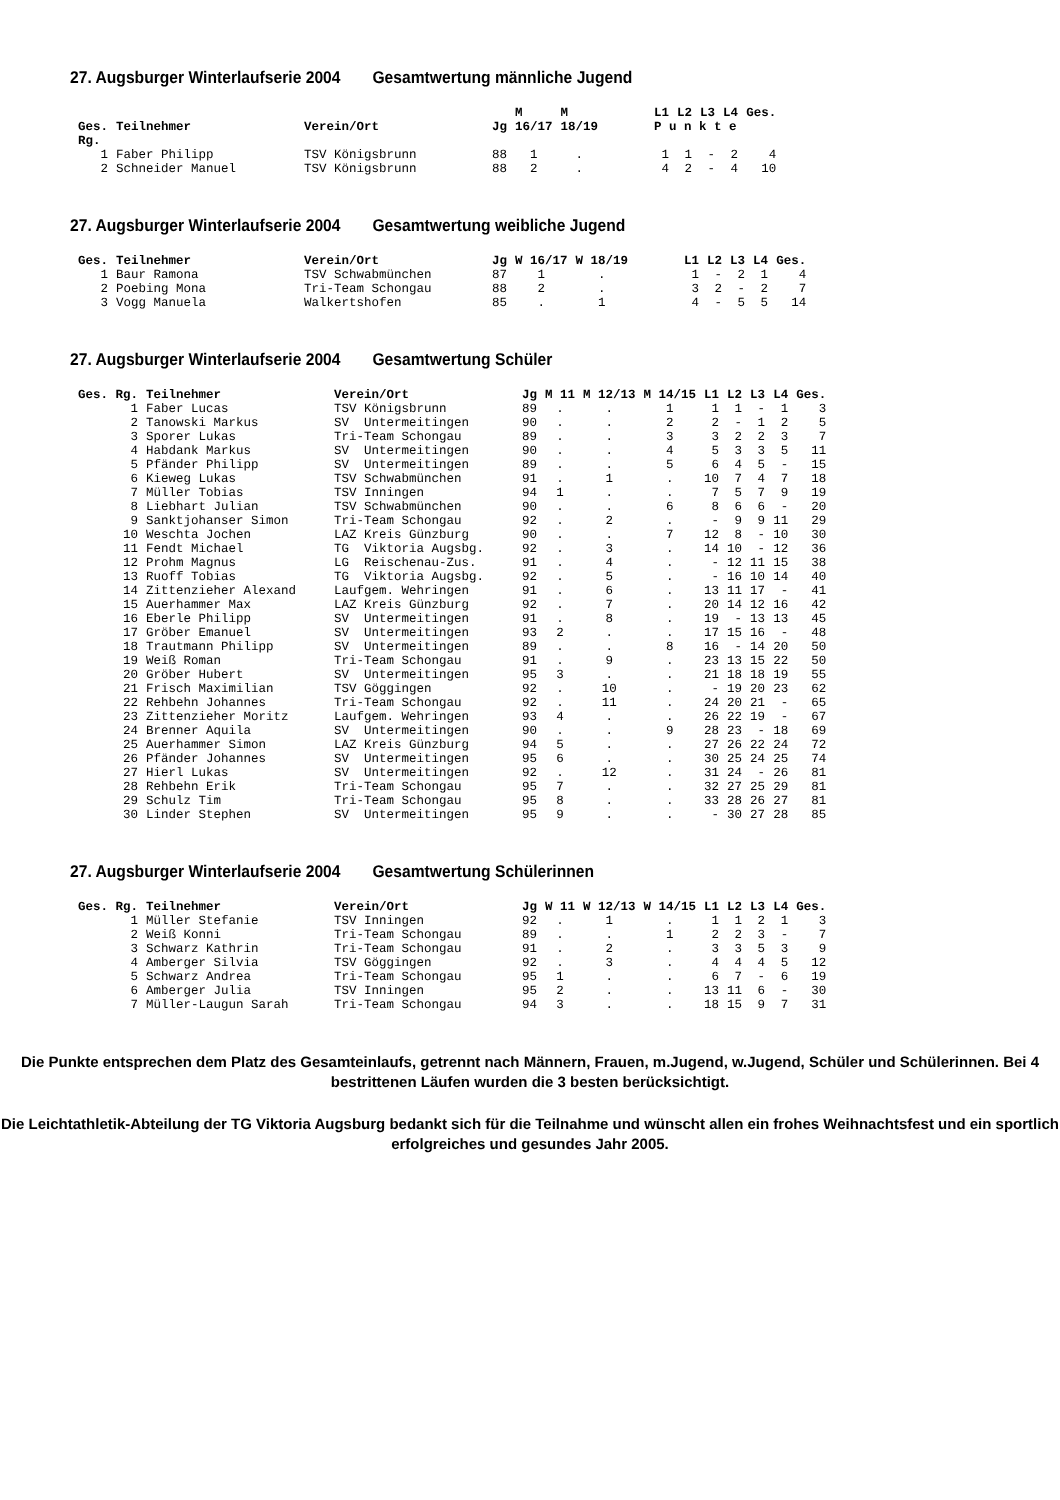27. Augsburger Winterlaufserie 2004 Gesamtwertung männliche Jugend
| | | | | M | M | | L1 | L2 | L3 | L4 | Ges. |
| --- | --- | --- | --- | --- | --- | --- | --- | --- | --- | --- | --- |
| Ges. | Teilnehmer | Verein/Ort | Jg | 16/17 | 18/19 | | P u n k t e | | | | |
| Rg. | | | | | | | | | | | |
| 1 | Faber Philipp | TSV Königsbrunn | 88 | 1 | . | | 1 | 1 | - | 2 | 4 |
| 2 | Schneider Manuel | TSV Königsbrunn | 88 | 2 | . | | 4 | 2 | - | 4 | 10 |
27. Augsburger Winterlaufserie 2004 Gesamtwertung weibliche Jugend
| Ges. | Teilnehmer | Verein/Ort | Jg | W 16/17 | W 18/19 | | L1 | L2 | L3 | L4 | Ges. |
| --- | --- | --- | --- | --- | --- | --- | --- | --- | --- | --- | --- |
| 1 | Baur Ramona | TSV Schwabmünchen | 87 | 1 | . | | 1 | - | 2 | 1 | 4 |
| 2 | Poebing Mona | Tri-Team Schongau | 88 | 2 | . | | 3 | 2 | - | 2 | 7 |
| 3 | Vogg Manuela | Walkertshofen | 85 | . | 1 | | 4 | - | 5 | 5 | 14 |
27. Augsburger Winterlaufserie 2004 Gesamtwertung Schüler
| Ges. Rg. | Teilnehmer | Verein/Ort | Jg | M 11 | M 12/13 | M 14/15 | L1 | L2 | L3 | L4 | Ges. |
| --- | --- | --- | --- | --- | --- | --- | --- | --- | --- | --- | --- |
| 1 | Faber Lucas | TSV Königsbrunn | 89 | . | . | 1 | 1 | 1 | - | 1 | 3 |
| 2 | Tanowski Markus | SV Untermeitingen | 90 | . | . | 2 | 2 | - | 1 | 2 | 5 |
| 3 | Sporer Lukas | Tri-Team Schongau | 89 | . | . | 3 | 3 | 2 | 2 | 3 | 7 |
| 4 | Habdank Markus | SV Untermeitingen | 90 | . | . | 4 | 5 | 3 | 3 | 5 | 11 |
| 5 | Pfänder Philipp | SV Untermeitingen | 89 | . | . | 5 | 6 | 4 | 5 | - | 15 |
| 6 | Kieweg Lukas | TSV Schwabmünchen | 91 | . | 1 | . | 10 | 7 | 4 | 7 | 18 |
| 7 | Müller Tobias | TSV Inningen | 94 | 1 | . | . | 7 | 5 | 7 | 9 | 19 |
| 8 | Liebhart Julian | TSV Schwabmünchen | 90 | . | . | 6 | 8 | 6 | 6 | - | 20 |
| 9 | Sanktjohanser Simon | Tri-Team Schongau | 92 | . | 2 | . | - | 9 | 9 | 11 | 29 |
| 10 | Weschta Jochen | LAZ Kreis Günzburg | 90 | . | . | 7 | 12 | 8 | - | 10 | 30 |
| 11 | Fendt Michael | TG Viktoria Augsbg. | 92 | . | 3 | . | 14 | 10 | - | 12 | 36 |
| 12 | Prohm Magnus | LG Reischenau-Zus. | 91 | . | 4 | . | - | 12 | 11 | 15 | 38 |
| 13 | Ruoff Tobias | TG Viktoria Augsbg. | 92 | . | 5 | . | - | 16 | 10 | 14 | 40 |
| 14 | Zittenzieher Alexand | Laufgem. Wehringen | 91 | . | 6 | . | 13 | 11 | 17 | - | 41 |
| 15 | Auerhammer Max | LAZ Kreis Günzburg | 92 | . | 7 | . | 20 | 14 | 12 | 16 | 42 |
| 16 | Eberle Philipp | SV Untermeitingen | 91 | . | 8 | . | 19 | - | 13 | 13 | 45 |
| 17 | Gröber Emanuel | SV Untermeitingen | 93 | 2 | . | . | 17 | 15 | 16 | - | 48 |
| 18 | Trautmann Philipp | SV Untermeitingen | 89 | . | . | 8 | 16 | - | 14 | 20 | 50 |
| 19 | Weiß Roman | Tri-Team Schongau | 91 | . | 9 | . | 23 | 13 | 15 | 22 | 50 |
| 20 | Gröber Hubert | SV Untermeitingen | 95 | 3 | . | . | 21 | 18 | 18 | 19 | 55 |
| 21 | Frisch Maximilian | TSV Göggingen | 92 | . | 10 | . | - | 19 | 20 | 23 | 62 |
| 22 | Rehbehn Johannes | Tri-Team Schongau | 92 | . | 11 | . | 24 | 20 | 21 | - | 65 |
| 23 | Zittenzieher Moritz | Laufgem. Wehringen | 93 | 4 | . | . | 26 | 22 | 19 | - | 67 |
| 24 | Brenner Aquila | SV Untermeitingen | 90 | . | . | 9 | 28 | 23 | - | 18 | 69 |
| 25 | Auerhammer Simon | LAZ Kreis Günzburg | 94 | 5 | . | . | 27 | 26 | 22 | 24 | 72 |
| 26 | Pfänder Johannes | SV Untermeitingen | 95 | 6 | . | . | 30 | 25 | 24 | 25 | 74 |
| 27 | Hierl Lukas | SV Untermeitingen | 92 | . | 12 | . | 31 | 24 | - | 26 | 81 |
| 28 | Rehbehn Erik | Tri-Team Schongau | 95 | 7 | . | . | 32 | 27 | 25 | 29 | 81 |
| 29 | Schulz Tim | Tri-Team Schongau | 95 | 8 | . | . | 33 | 28 | 26 | 27 | 81 |
| 30 | Linder Stephen | SV Untermeitingen | 95 | 9 | . | . | - | 30 | 27 | 28 | 85 |
27. Augsburger Winterlaufserie 2004 Gesamtwertung Schülerinnen
| Ges. Rg. | Teilnehmer | Verein/Ort | Jg | W 11 | W 12/13 | W 14/15 | L1 | L2 | L3 | L4 | Ges. |
| --- | --- | --- | --- | --- | --- | --- | --- | --- | --- | --- | --- |
| 1 | Müller Stefanie | TSV Inningen | 92 | . | 1 | . | 1 | 1 | 2 | 1 | 3 |
| 2 | Weiß Konni | Tri-Team Schongau | 89 | . | . | 1 | 2 | 2 | 3 | - | 7 |
| 3 | Schwarz Kathrin | Tri-Team Schongau | 91 | . | 2 | . | 3 | 3 | 5 | 3 | 9 |
| 4 | Amberger Silvia | TSV Göggingen | 92 | . | 3 | . | 4 | 4 | 4 | 5 | 12 |
| 5 | Schwarz Andrea | Tri-Team Schongau | 95 | 1 | . | . | 6 | 7 | - | 6 | 19 |
| 6 | Amberger Julia | TSV Inningen | 95 | 2 | . | . | 13 | 11 | 6 | - | 30 |
| 7 | Müller-Laugun Sarah | Tri-Team Schongau | 94 | 3 | . | . | 18 | 15 | 9 | 7 | 31 |
Die Punkte entsprechen dem Platz des Gesamteinlaufs, getrennt nach Männern, Frauen, m.Jugend, w.Jugend, Schüler und Schülerinnen. Bei 4 bestrittenen Läufen wurden die 3 besten berücksichtigt.
Die Leichtathletik-Abteilung der TG Viktoria Augsburg bedankt sich für die Teilnahme und wünscht allen ein frohes Weihnachtsfest und ein sportlich erfolgreiches und gesundes Jahr 2005.